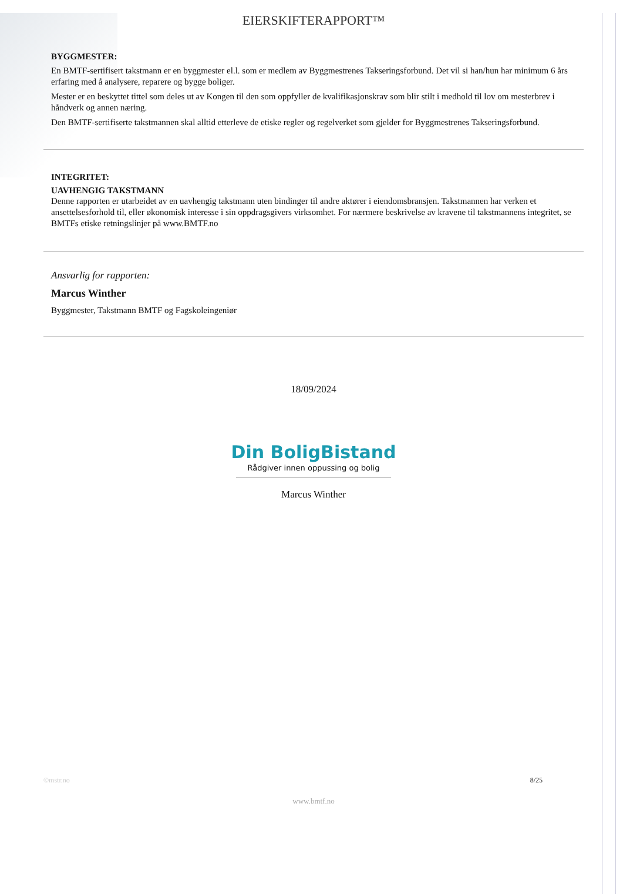EIERSKIFTERAPPORT™
BYGGMESTER:
En BMTF-sertifisert takstmann er en byggmester el.l. som er medlem av Byggmestrenes Takseringsforbund. Det vil si han/hun har minimum 6 års erfaring med å analysere, reparere og bygge boliger.
Mester er en beskyttet tittel som deles ut av Kongen til den som oppfyller de kvalifikasjonskrav som blir stilt i medhold til lov om mesterbrev i håndverk og annen næring.
Den BMTF-sertifiserte takstmannen skal alltid etterleve de etiske regler og regelverket som gjelder for Byggmestrenes Takseringsforbund.
INTEGRITET:
UAVHENGIG TAKSTMANN
Denne rapporten er utarbeidet av en uavhengig takstmann uten bindinger til andre aktører i eiendomsbransjen. Takstmannen har verken et ansettelsesforhold til, eller økonomisk interesse i sin oppdragsgivers virksomhet. For nærmere beskrivelse av kravene til takstmannens integritet, se BMTFs etiske retningslinjer på www.BMTF.no
Ansvarlig for rapporten:
Marcus Winther
Byggmester, Takstmann BMTF og Fagskoleingeniør
18/09/2024
Din BoligBistand
Rådgiver innen oppussing og bolig
Marcus Winther
©mstr.no 8/25
www.bmtf.no